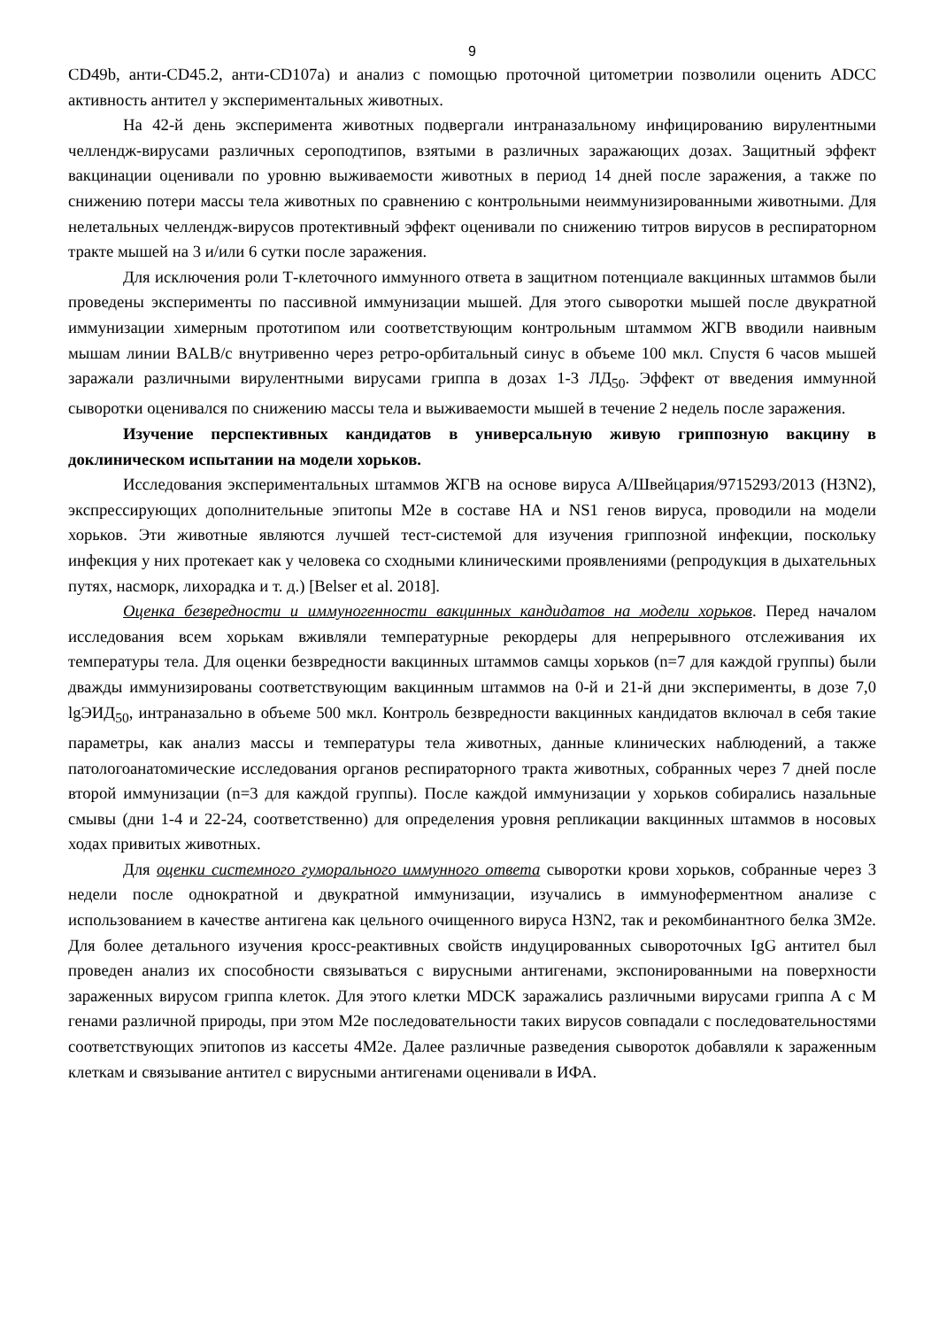9
CD49b, анти-CD45.2, анти-CD107a) и анализ с помощью проточной цитометрии позволили оценить ADCC активность антител у экспериментальных животных.
На 42-й день эксперимента животных подвергали интраназальному инфицированию вирулентными челлендж-вирусами различных сероподтипов, взятыми в различных заражающих дозах. Защитный эффект вакцинации оценивали по уровню выживаемости животных в период 14 дней после заражения, а также по снижению потери массы тела животных по сравнению с контрольными неиммунизированными животными. Для нелетальных челлендж-вирусов протективный эффект оценивали по снижению титров вирусов в респираторном тракте мышей на 3 и/или 6 сутки после заражения.
Для исключения роли Т-клеточного иммунного ответа в защитном потенциале вакцинных штаммов были проведены эксперименты по пассивной иммунизации мышей. Для этого сыворотки мышей после двукратной иммунизации химерным прототипом или соответствующим контрольным штаммом ЖГВ вводили наивным мышам линии BALB/c внутривенно через ретро-орбитальный синус в объеме 100 мкл. Спустя 6 часов мышей заражали различными вирулентными вирусами гриппа в дозах 1-3 ЛД<sub>50</sub>. Эффект от введения иммунной сыворотки оценивался по снижению массы тела и выживаемости мышей в течение 2 недель после заражения.
Изучение перспективных кандидатов в универсальную живую гриппозную вакцину в доклиническом испытании на модели хорьков.
Исследования экспериментальных штаммов ЖГВ на основе вируса A/Швейцария/9715293/2013 (H3N2), экспрессирующих дополнительные эпитопы M2e в составе HA и NS1 генов вируса, проводили на модели хорьков. Эти животные являются лучшей тест-системой для изучения гриппозной инфекции, поскольку инфекция у них протекает как у человека со сходными клиническими проявлениями (репродукция в дыхательных путях, насморк, лихорадка и т. д.) [Belser et al. 2018].
Оценка безвредности и иммуногенности вакцинных кандидатов на модели хорьков. Перед началом исследования всем хорькам вживляли температурные рекордеры для непрерывного отслеживания их температуры тела. Для оценки безвредности вакцинных штаммов самцы хорьков (n=7 для каждой группы) были дважды иммунизированы соответствующим вакцинным штаммов на 0-й и 21-й дни эксперименты, в дозе 7,0 lgЭИД<sub>50</sub>, интраназально в объеме 500 мкл. Контроль безвредности вакцинных кандидатов включал в себя такие параметры, как анализ массы и температуры тела животных, данные клинических наблюдений, а также патологоанатомические исследования органов респираторного тракта животных, собранных через 7 дней после второй иммунизации (n=3 для каждой группы). После каждой иммунизации у хорьков собирались назальные смывы (дни 1-4 и 22-24, соответственно) для определения уровня репликации вакцинных штаммов в носовых ходах привитых животных.
Для оценки системного гуморального иммунного ответа сыворотки крови хорьков, собранные через 3 недели после однократной и двукратной иммунизации, изучались в иммуноферментном анализе с использованием в качестве антигена как цельного очищенного вируса H3N2, так и рекомбинантного белка 3M2e. Для более детального изучения кросс-реактивных свойств индуцированных сывороточных IgG антител был проведен анализ их способности связываться с вирусными антигенами, экспонированными на поверхности зараженных вирусом гриппа клеток. Для этого клетки MDCK заражались различными вирусами гриппа А с М генами различной природы, при этом M2e последовательности таких вирусов совпадали с последовательностями соответствующих эпитопов из кассеты 4M2e. Далее различные разведения сывороток добавляли к зараженным клеткам и связывание антител с вирусными антигенами оценивали в ИФА.